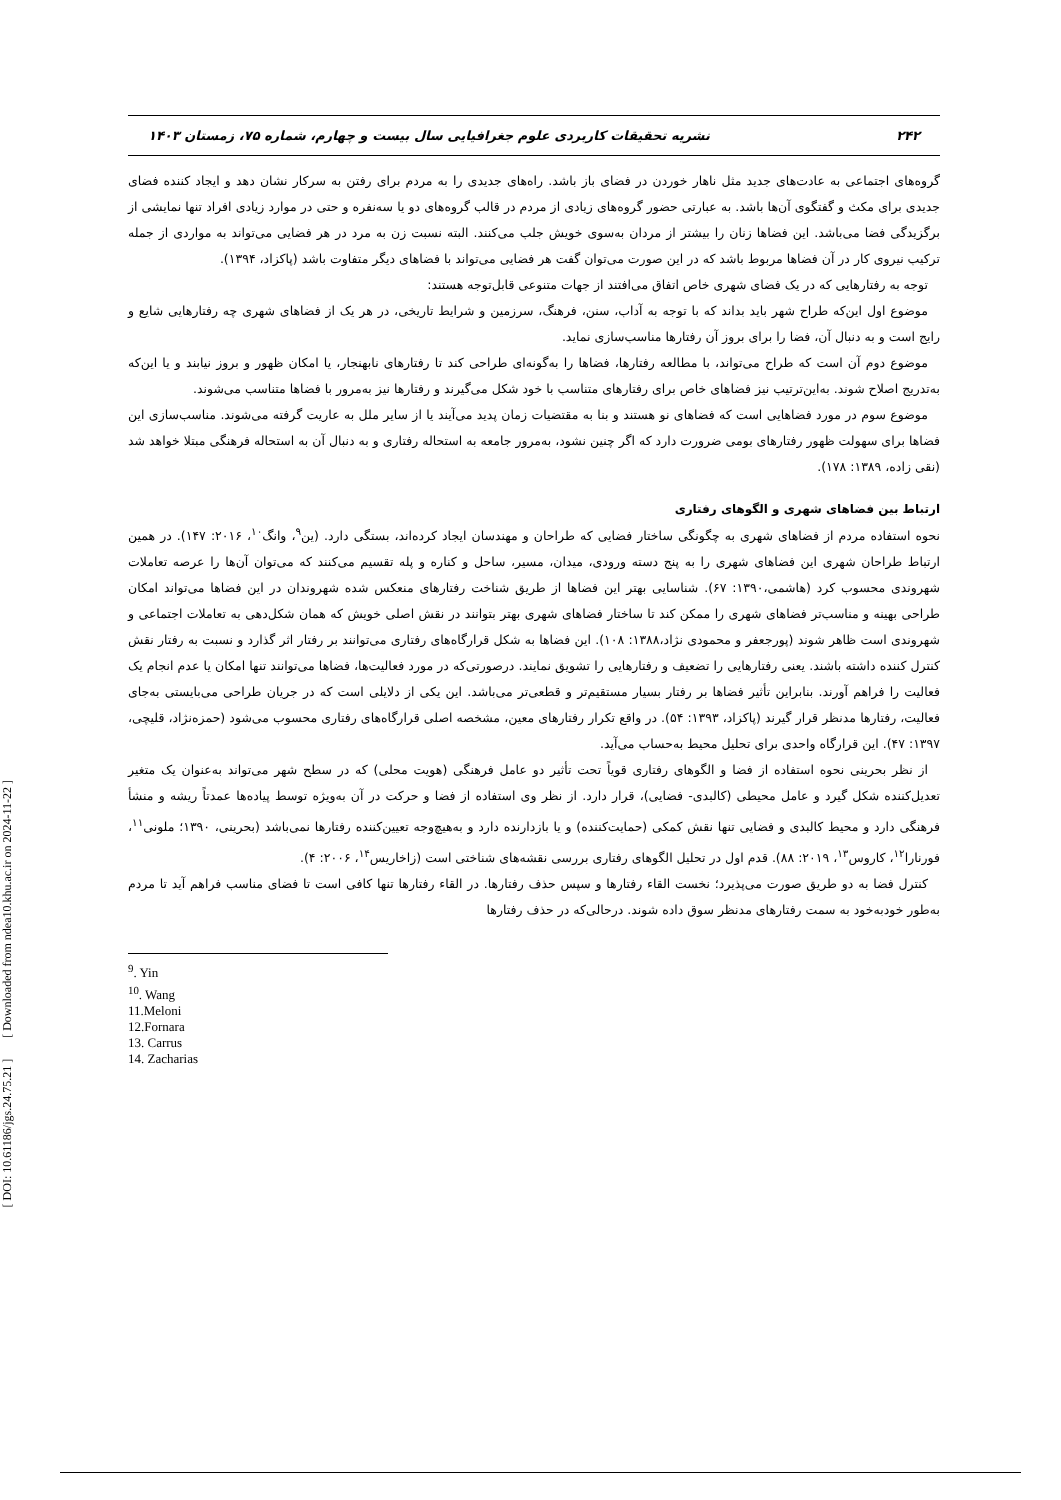[ DOI: 10.61186/jgs.24.75.21 ] [ Downloaded from ndea10.khu.ac.ir on 2024-11-22 ]
۲۴۲ نشریه تحقیقات کاربردی علوم جغرافیایی سال بیست و چهارم، شماره ۷۵، زمستان ۱۴۰۳
گروه‌های اجتماعی به عادت‌های جدید مثل ناهار خوردن در فضای باز باشد. راه‌های جدیدی را به مردم برای رفتن به سرکار نشان دهد و ایجاد کننده فضای جدیدی برای مکث و گفتگوی آن‌ها باشد. به عبارتی حضور گروه‌های زیادی از مردم در قالب گروه‌های دو یا سه‌نفره و حتی در موارد زیادی افراد تنها نمایشی از برگزیدگی فضا می‌باشد. این فضاها زنان را بیشتر از مردان به‌سوی خویش جلب می‌کنند. البته نسبت زن به مرد در هر فضایی می‌تواند به مواردی از جمله ترکیب نیروی کار در آن فضاها مربوط باشد که در این صورت می‌توان گفت هر فضایی می‌تواند با فضاهای دیگر متفاوت باشد (پاکزاد، ۱۳۹۴).
توجه به رفتارهایی که در یک فضای شهری خاص اتفاق می‌افتند از جهات متنوعی قابل‌توجه هستند:
موضوع اول این‌که طراح شهر باید بداند که با توجه به آداب، سنن، فرهنگ، سرزمین و شرایط تاریخی، در هر یک از فضاهای شهری چه رفتارهایی شایع و رایج است و به دنبال آن، فضا را برای بروز آن رفتارها مناسب‌سازی نماید.
موضوع دوم آن است که طراح می‌تواند، با مطالعه رفتارها، فضاها را به‌گونه‌ای طراحی کند تا رفتارهای نابهنجار، یا امکان ظهور و بروز نیابند و یا این‌که به‌تدریج اصلاح شوند. به‌این‌ترتیب نیز فضاهای خاص برای رفتارهای متناسب با خود شکل می‌گیرند و رفتارها نیز به‌مرور با فضاها متناسب می‌شوند.
موضوع سوم در مورد فضاهایی است که فضاهای نو هستند و بنا به مقتضیات زمان پدید می‌آیند یا از سایر ملل به عاریت گرفته می‌شوند. مناسب‌سازی این فضاها برای سهولت ظهور رفتارهای بومی ضرورت دارد که اگر چنین نشود، به‌مرور جامعه به استحاله رفتاری و به دنبال آن به استحاله فرهنگی مبتلا خواهد شد (نقی زاده، ۱۳۸۹: ۱۷۸).
ارتباط بین فضاهای شهری و الگوهای رفتاری
نحوه استفاده مردم از فضاهای شهری به چگونگی ساختار فضایی که طراحان و مهندسان ایجاد کرده‌اند، بستگی دارد. (ین<sup>۹</sup>، وانگ<sup>۱۰</sup>، ۲۰۱۶: ۱۴۷). در همین ارتباط طراحان شهری این فضاهای شهری را به پنج دسته ورودی، میدان، مسیر، ساحل و کناره و پله تقسیم می‌کنند که می‌توان آن‌ها را عرصه تعاملات شهروندی محسوب کرد (هاشمی،۱۳۹۰: ۶۷). شناسایی بهتر این فضاها از طریق شناخت رفتارهای منعکس شده شهروندان در این فضاها می‌تواند امکان طراحی بهینه و مناسب‌تر فضاهای شهری را ممکن کند تا ساختار فضاهای شهری بهتر بتوانند در نقش اصلی خویش که همان شکل‌دهی به تعاملات اجتماعی و شهروندی است ظاهر شوند (پورجعفر و محمودی نژاد،۱۳۸۸: ۱۰۸). این فضاها به شکل قرارگاه‌های رفتاری می‌توانند بر رفتار اثر گذارد و نسبت به رفتار نقش کنترل کننده داشته باشند. یعنی رفتارهایی را تضعیف و رفتارهایی را تشویق نمایند. درصورتی‌که در مورد فعالیت‌ها، فضاها می‌توانند تنها امکان یا عدم انجام یک فعالیت را فراهم آورند. بنابراین تأثیر فضاها بر رفتار بسیار مستقیم‌تر و قطعی‌تر می‌باشد. این یکی از دلایلی است که در جریان طراحی می‌بایستی به‌جای فعالیت، رفتارها مدنظر قرار گیرند (پاکزاد، ۱۳۹۳: ۵۴). در واقع تکرار رفتارهای معین، مشخصه اصلی قرارگاه‌های رفتاری محسوب می‌شود (حمزه‌نژاد، قلیچی، ۱۳۹۷: ۴۷). این قرارگاه واحدی برای تحلیل محیط به‌حساب می‌آید.
از نظر بحرینی نحوه استفاده از فضا و الگوهای رفتاری قویاً تحت تأثیر دو عامل فرهنگی (هویت محلی) که در سطح شهر می‌تواند به‌عنوان یک متغیر تعدیل‌کننده شکل گیرد و عامل محیطی (کالبدی- فضایی)، قرار دارد. از نظر وی استفاده از فضا و حرکت در آن به‌ویژه توسط پیاده‌ها عمدتاً ریشه و منشأ فرهنگی دارد و محیط کالبدی و فضایی تنها نقش کمکی (حمایت‌کننده) و یا بازدارنده دارد و به‌هیچ‌وجه تعیین‌کننده رفتارها نمی‌باشد (بحرینی، ۱۳۹۰؛ ملونی<sup>۱۱</sup>، فورنارا<sup>۱۲</sup>، کاروس<sup>۱۳</sup>، ۲۰۱۹: ۸۸). قدم اول در تحلیل الگوهای رفتاری بررسی نقشه‌های شناختی است (زاخاریس<sup>۱۴</sup>، ۲۰۰۶: ۴).
کنترل فضا به دو طریق صورت می‌پذیرد؛ نخست القاء رفتارها و سپس حذف رفتارها. در القاء رفتارها تنها کافی است تا فضای مناسب فراهم آید تا مردم به‌طور خودبه‌خود به سمت رفتارهای مدنظر سوق داده شوند. درحالی‌که در حذف رفتارها
<sup>9</sup>. Yin
<sup>10</sup>. Wang
11.Meloni
12.Fornara
13. Carrus
14. Zacharias